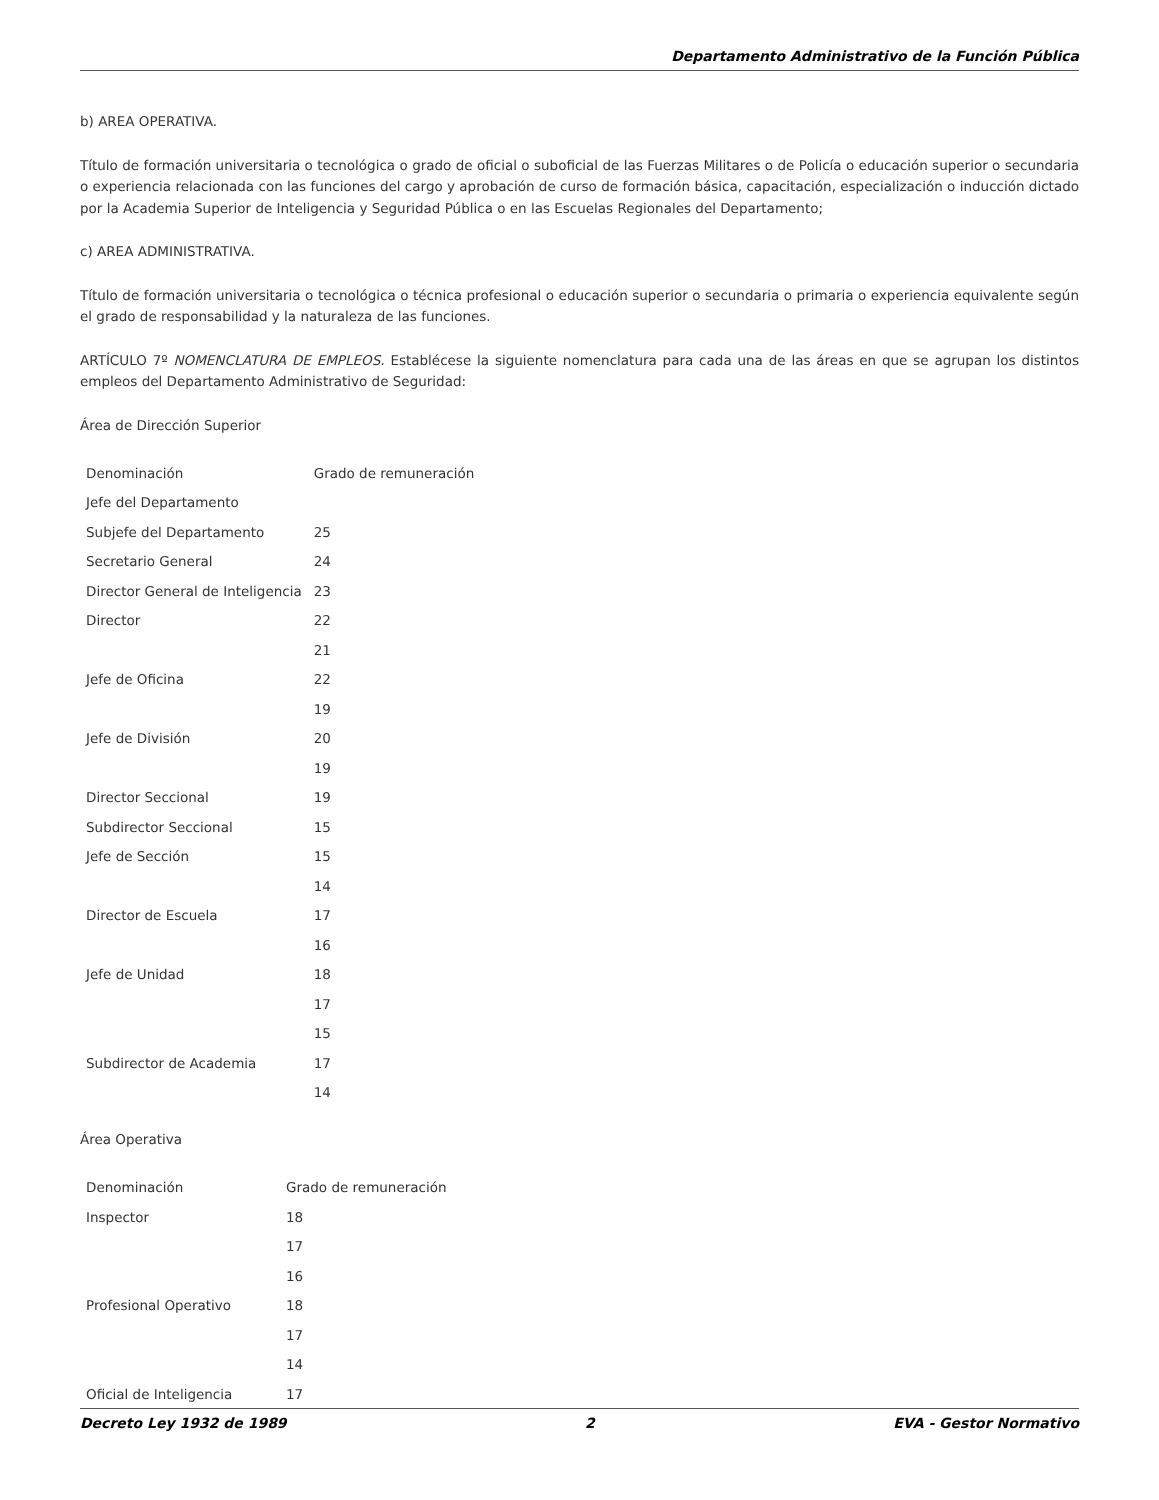Departamento Administrativo de la Función Pública
b) AREA OPERATIVA.
Título de formación universitaria o tecnológica o grado de oficial o suboficial de las Fuerzas Militares o de Policía o educación superior o secundaria o experiencia relacionada con las funciones del cargo y aprobación de curso de formación básica, capacitación, especialización o inducción dictado por la Academia Superior de Inteligencia y Seguridad Pública o en las Escuelas Regionales del Departamento;
c) AREA ADMINISTRATIVA.
Título de formación universitaria o tecnológica o técnica profesional o educación superior o secundaria o primaria o experiencia equivalente según el grado de responsabilidad y la naturaleza de las funciones.
ARTÍCULO 7º NOMENCLATURA DE EMPLEOS. Establécese la siguiente nomenclatura para cada una de las áreas en que se agrupan los distintos empleos del Departamento Administrativo de Seguridad:
Área de Dirección Superior
| Denominación | Grado de remuneración |
| Jefe del Departamento | |
| Subjefe del Departamento | 25 |
| Secretario General | 24 |
| Director General de Inteligencia | 23 |
| Director | 22 |
| | 21 |
| Jefe de Oficina | 22 |
| | 19 |
| Jefe de División | 20 |
| | 19 |
| Director Seccional | 19 |
| Subdirector Seccional | 15 |
| Jefe de Sección | 15 |
| | 14 |
| Director de Escuela | 17 |
| | 16 |
| Jefe de Unidad | 18 |
| | 17 |
| | 15 |
| Subdirector de Academia | 17 |
| | 14 |
Área Operativa
| Denominación | Grado de remuneración |
| Inspector | 18 |
| | 17 |
| | 16 |
| Profesional Operativo | 18 |
| | 17 |
| | 14 |
| Oficial de Inteligencia | 17 |
Decreto Ley 1932 de 1989 2 EVA - Gestor Normativo